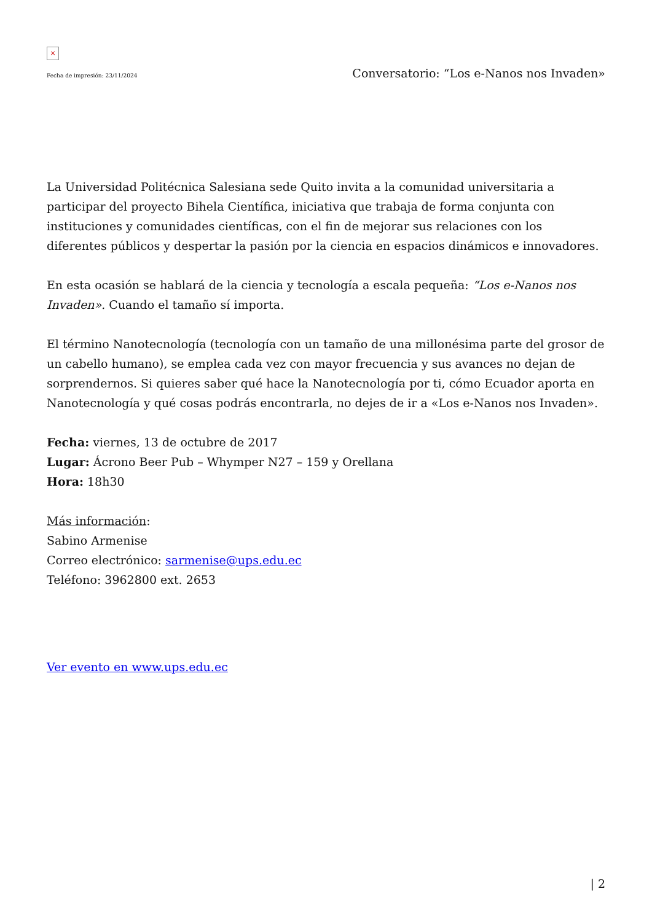×
Fecha de impresión: 23/11/2024 Conversatorio: “Los e-Nanos nos Invaden»
La Universidad Politécnica Salesiana sede Quito invita a la comunidad universitaria a participar del proyecto Bihela Científica, iniciativa que trabaja de forma conjunta con instituciones y comunidades científicas, con el fin de mejorar sus relaciones con los diferentes públicos y despertar la pasión por la ciencia en espacios dinámicos e innovadores.
En esta ocasión se hablará de la ciencia y tecnología a escala pequeña: “Los e-Nanos nos Invaden». Cuando el tamaño sí importa.
El término Nanotecnología (tecnología con un tamaño de una millonésima parte del grosor de un cabello humano), se emplea cada vez con mayor frecuencia y sus avances no dejan de sorprendernos. Si quieres saber qué hace la Nanotecnología por ti, cómo Ecuador aporta en Nanotecnología y qué cosas podrás encontrarla, no dejes de ir a «Los e-Nanos nos Invaden».
Fecha: viernes, 13 de octubre de 2017
Lugar: Ácrono Beer Pub – Whymper N27 – 159 y Orellana
Hora: 18h30
Más información:
Sabino Armenise
Correo electrónico: sarmenise@ups.edu.ec
Teléfono: 3962800 ext. 2653
Ver evento en www.ups.edu.ec
| 2